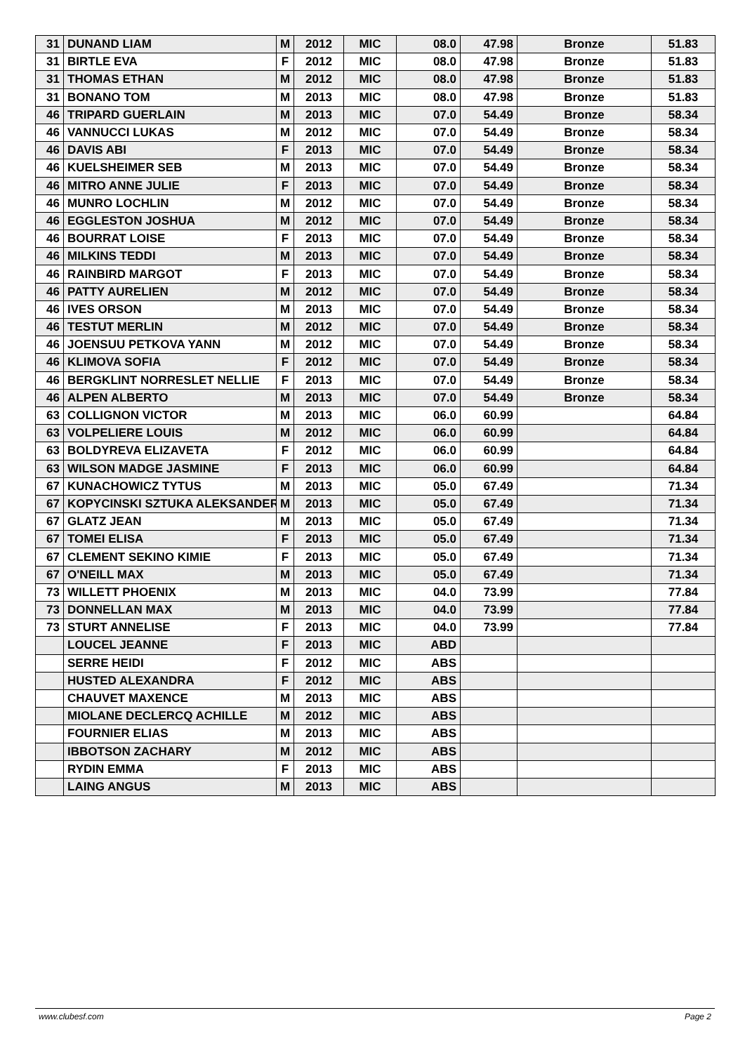| 31 | DUNAND LIAM | M | 2012 | MIC | 08.0 | 47.98 | Bronze | 51.83 |
| 31 | BIRTLE EVA | F | 2012 | MIC | 08.0 | 47.98 | Bronze | 51.83 |
| 31 | THOMAS ETHAN | M | 2012 | MIC | 08.0 | 47.98 | Bronze | 51.83 |
| 31 | BONANO TOM | M | 2013 | MIC | 08.0 | 47.98 | Bronze | 51.83 |
| 46 | TRIPARD GUERLAIN | M | 2013 | MIC | 07.0 | 54.49 | Bronze | 58.34 |
| 46 | VANNUCCI LUKAS | M | 2012 | MIC | 07.0 | 54.49 | Bronze | 58.34 |
| 46 | DAVIS ABI | F | 2013 | MIC | 07.0 | 54.49 | Bronze | 58.34 |
| 46 | KUELSHEIMER SEB | M | 2013 | MIC | 07.0 | 54.49 | Bronze | 58.34 |
| 46 | MITRO ANNE JULIE | F | 2013 | MIC | 07.0 | 54.49 | Bronze | 58.34 |
| 46 | MUNRO LOCHLIN | M | 2012 | MIC | 07.0 | 54.49 | Bronze | 58.34 |
| 46 | EGGLESTON JOSHUA | M | 2012 | MIC | 07.0 | 54.49 | Bronze | 58.34 |
| 46 | BOURRAT LOISE | F | 2013 | MIC | 07.0 | 54.49 | Bronze | 58.34 |
| 46 | MILKINS TEDDI | M | 2013 | MIC | 07.0 | 54.49 | Bronze | 58.34 |
| 46 | RAINBIRD MARGOT | F | 2013 | MIC | 07.0 | 54.49 | Bronze | 58.34 |
| 46 | PATTY AURELIEN | M | 2012 | MIC | 07.0 | 54.49 | Bronze | 58.34 |
| 46 | IVES ORSON | M | 2013 | MIC | 07.0 | 54.49 | Bronze | 58.34 |
| 46 | TESTUT MERLIN | M | 2012 | MIC | 07.0 | 54.49 | Bronze | 58.34 |
| 46 | JOENSUU PETKOVA YANN | M | 2012 | MIC | 07.0 | 54.49 | Bronze | 58.34 |
| 46 | KLIMOVA SOFIA | F | 2012 | MIC | 07.0 | 54.49 | Bronze | 58.34 |
| 46 | BERGKLINT NORRESLET NELLIE | F | 2013 | MIC | 07.0 | 54.49 | Bronze | 58.34 |
| 46 | ALPEN ALBERTO | M | 2013 | MIC | 07.0 | 54.49 | Bronze | 58.34 |
| 63 | COLLIGNON VICTOR | M | 2013 | MIC | 06.0 | 60.99 | | 64.84 |
| 63 | VOLPELIERE LOUIS | M | 2012 | MIC | 06.0 | 60.99 | | 64.84 |
| 63 | BOLDYREVA ELIZAVETA | F | 2012 | MIC | 06.0 | 60.99 | | 64.84 |
| 63 | WILSON MADGE JASMINE | F | 2013 | MIC | 06.0 | 60.99 | | 64.84 |
| 67 | KUNACHOWICZ TYTUS | M | 2013 | MIC | 05.0 | 67.49 | | 71.34 |
| 67 | KOPYCINSKI SZTUKA ALEKSANDER | M | 2013 | MIC | 05.0 | 67.49 | | 71.34 |
| 67 | GLATZ JEAN | M | 2013 | MIC | 05.0 | 67.49 | | 71.34 |
| 67 | TOMEI ELISA | F | 2013 | MIC | 05.0 | 67.49 | | 71.34 |
| 67 | CLEMENT SEKINO KIMIE | F | 2013 | MIC | 05.0 | 67.49 | | 71.34 |
| 67 | O'NEILL MAX | M | 2013 | MIC | 05.0 | 67.49 | | 71.34 |
| 73 | WILLETT PHOENIX | M | 2013 | MIC | 04.0 | 73.99 | | 77.84 |
| 73 | DONNELLAN MAX | M | 2013 | MIC | 04.0 | 73.99 | | 77.84 |
| 73 | STURT ANNELISE | F | 2013 | MIC | 04.0 | 73.99 | | 77.84 |
| | LOUCEL JEANNE | F | 2013 | MIC | ABD | | | |
| | SERRE HEIDI | F | 2012 | MIC | ABS | | | |
| | HUSTED ALEXANDRA | F | 2012 | MIC | ABS | | | |
| | CHAUVET MAXENCE | M | 2013 | MIC | ABS | | | |
| | MIOLANE DECLERCQ ACHILLE | M | 2012 | MIC | ABS | | | |
| | FOURNIER ELIAS | M | 2013 | MIC | ABS | | | |
| | IBBOTSON ZACHARY | M | 2012 | MIC | ABS | | | |
| | RYDIN EMMA | F | 2013 | MIC | ABS | | | |
| | LAING ANGUS | M | 2013 | MIC | ABS | | | |
www.clubesf.com Page 2